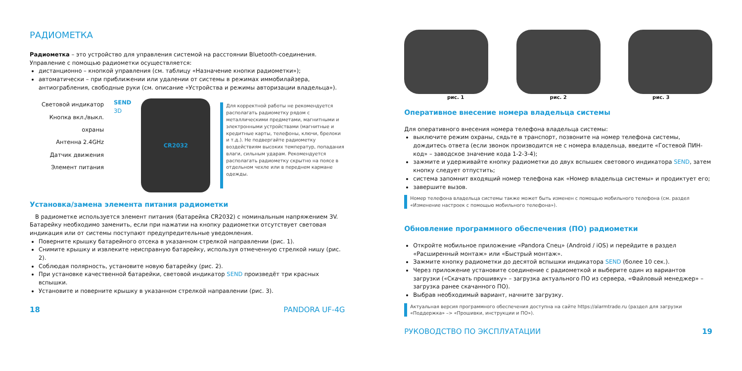РАДИОМЕТКА
Радиометка – это устройство для управления системой на расстоянии Bluetooth-соединения. Управление с помощью радиометки осуществляется:
дистанционно – кнопкой управления (см. таблицу «Назначение кнопки радиометки»);
автоматически – при приближении или удалении от системы в режимах иммобилайзера, антиограбления, свободные руки (см. описание «Устройства и режимы авторизации владельца»).
Световой индикатор
Кнопка вкл./выкл. охраны
Антенна 2.4GHz
Датчик движения
Элемент питания
SEND
3D
CR2032
Для корректной работы не рекомендуется располагать радиометку рядом с металлическими предметами, магнитными и электронными устройствами (магнитные и кредитные карты, телефоны, ключи, брелоки и т.д.). Не подвергайте радиометку воздействиям высоких температур, попадания влаги, сильным ударам. Рекомендуется располагать радиометку скрытно на поясе в отдельном чехле или в переднем кармане одежды.
Установка/замена элемента питания радиометки
В радиометке используется элемент питания (батарейка CR2032) с номинальным напряжением 3V. Батарейку необходимо заменить, если при нажатии на кнопку радиометки отсутствует световая индикация или от системы поступают предупредительные уведомления.
Поверните крышку батарейного отсека в указанном стрелкой направлении (рис. 1).
Снимите крышку и извлеките неисправную батарейку, используя отмеченную стрелкой нишу (рис. 2).
Соблюдая полярность, установите новую батарейку (рис. 2).
При установке качественной батарейки, световой индикатор SEND произведёт три красных вспышки.
Установите и поверните крышку в указанном стрелкой направлении (рис. 3).
18 PANDORA UF-4G
рис. 1 рис. 2 рис. 3
Оперативное внесение номера владельца системы
Для оперативного внесения номера телефона владельца системы:
выключите режим охраны, сядьте в транспорт, позвоните на номер телефона системы, дождитесь ответа (если звонок производится не с номера владельца, введите «Гостевой ПИН-код» – заводское значение кода 1-2-3-4);
зажмите и удерживайте кнопку радиометки до двух вспышек светового индикатора SEND, затем кнопку следует отпустить;
система запомнит входящий номер телефона как «Номер владельца системы» и продиктует его;
завершите вызов.
Номер телефона владельца системы также может быть изменен с помощью мобильного телефона (см. раздел «Изменение настроек с помощью мобильного телефона»).
Обновление программного обеспечения (ПО) радиометки
Откройте мобильное приложение «Pandora Спец» (Android / iOS) и перейдите в раздел «Расширенный монтаж» или «Быстрый монтаж».
Зажмите кнопку радиометки до десятой вспышки индикатора SEND (более 10 сек.).
Через приложение установите соединение с радиометкой и выберите один из вариантов загрузки («Скачать прошивку» – загрузка актуального ПО из сервера, «Файловый менеджер» – загрузка ранее скачанного ПО).
Выбрав необходимый вариант, начните загрузку.
Актуальная версия программного обеспечения доступна на сайте https://alarmtrade.ru (раздел для загрузки «Поддержка» –> «Прошивки, инструкции и ПО»).
РУКОВОДСТВО ПО ЭКСПЛУАТАЦИИ 19